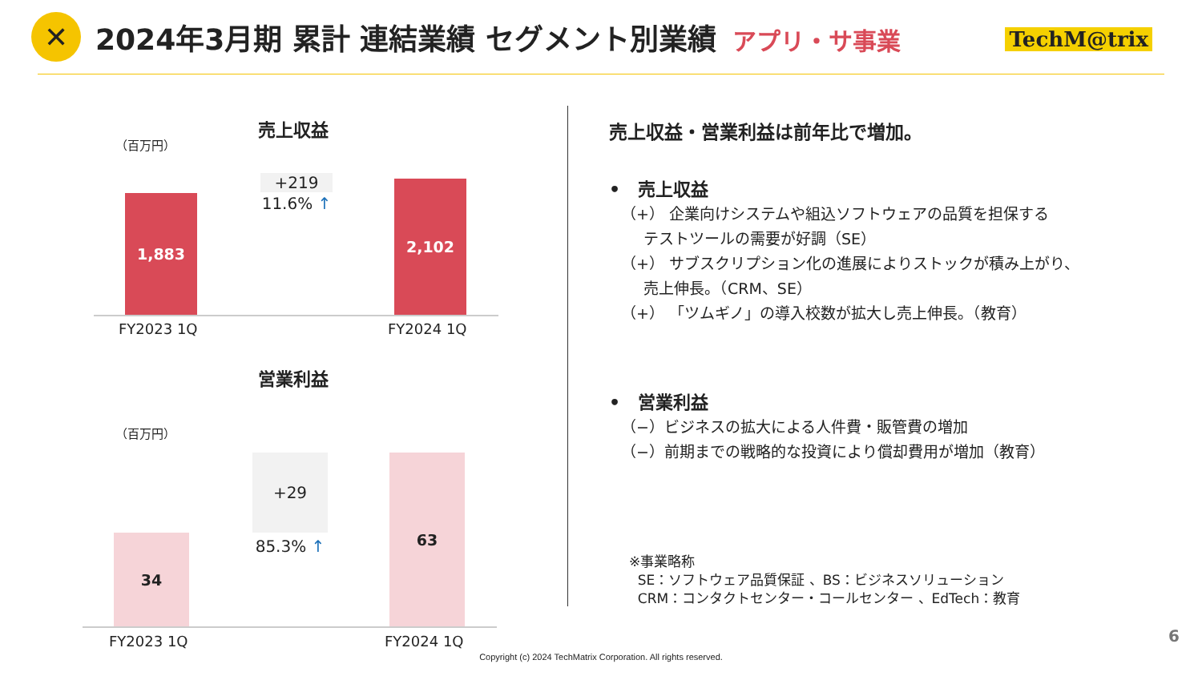✕
2024年3月期 累計 連結業績 セグメント別業績 アプリ・サ事業
TechM@trix
売上収益
（百万円）
+219
11.6% ↑
1,883
2,102
FY2023 1Q FY2024 1Q
営業利益
（百万円）
+29
85.3% ↑
34
63
FY2023 1Q FY2024 1Q
売上収益・営業利益は前年比で増加。
•　売上収益
（+） 企業向けシステムや組込ソフトウェアの品質を担保する
テストツールの需要が好調（SE）
（+） サブスクリプション化の進展によりストックが積み上がり、
売上伸長。（CRM、SE）
（+） 「ツムギノ」の導入校数が拡大し売上伸長。（教育）
•　営業利益
（−）ビジネスの拡大による人件費・販管費の増加
（−）前期までの戦略的な投資により償却費用が増加（教育）
※事業略称
SE：ソフトウェア品質保証 、BS：ビジネスソリューション
CRM：コンタクトセンター・コールセンター 、EdTech：教育
6
Copyright (c) 2024 TechMatrix Corporation. All rights reserved.